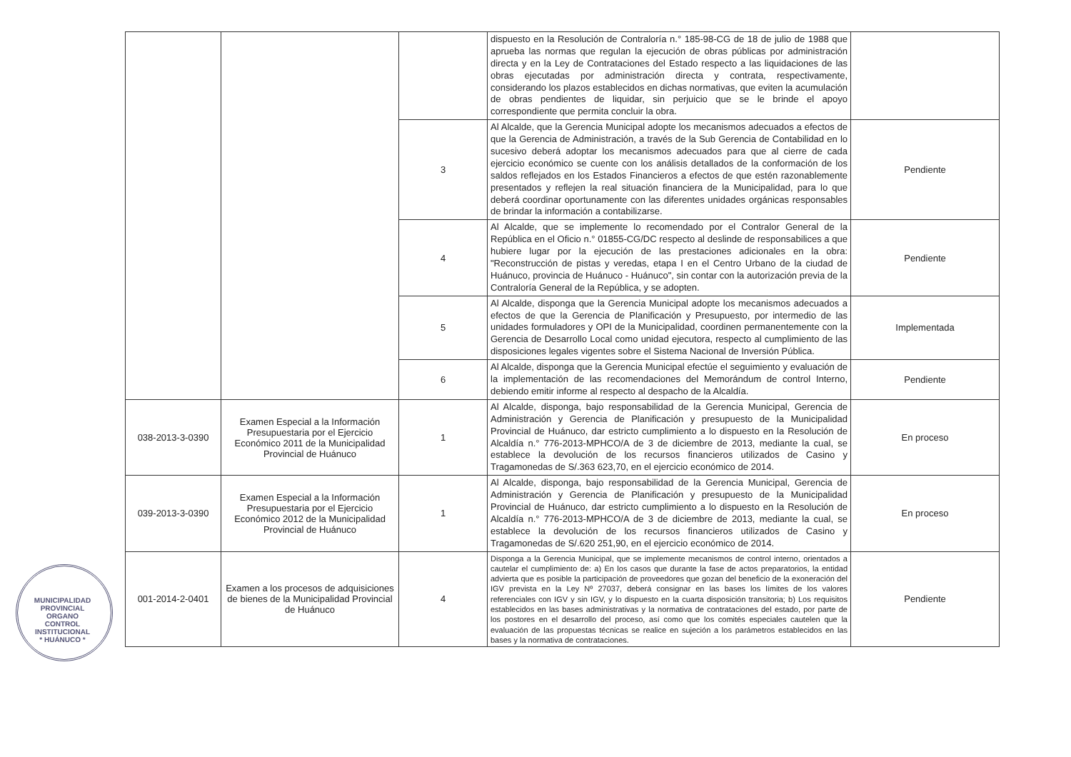| | | | dispuesto en la Resolución de Contraloría n.° 185-98-CG de 18 de julio de 1988 que aprueba las normas que regulan la ejecución de obras públicas por administración directa y en la Ley de Contrataciones del Estado respecto a las liquidaciones de las obras ejecutadas por administración directa y contrata, respectivamente, considerando los plazos establecidos en dichas normativas, que eviten la acumulación de obras pendientes de liquidar, sin perjuicio que se le brinde el apoyo correspondiente que permita concluir la obra. | |
| | | 3 | Al Alcalde, que la Gerencia Municipal adopte los mecanismos adecuados a efectos de que la Gerencia de Administración, a través de la Sub Gerencia de Contabilidad en lo sucesivo deberá adoptar los mecanismos adecuados para que al cierre de cada ejercicio económico se cuente con los análisis detallados de la conformación de los saldos reflejados en los Estados Financieros a efectos de que estén razonablemente presentados y reflejen la real situación financiera de la Municipalidad, para lo que deberá coordinar oportunamente con las diferentes unidades orgánicas responsables de brindar la información a contabilizarse. | Pendiente |
| | | 4 | Al Alcalde, que se implemente lo recomendado por el Contralor General de la República en el Oficio n.° 01855-CG/DC respecto al deslinde de responsabilices a que hubiere lugar por la ejecución de las prestaciones adicionales en la obra: "Reconstrucción de pistas y veredas, etapa I en el Centro Urbano de la ciudad de Huánuco, provincia de Huánuco - Huánuco", sin contar con la autorización previa de la Contraloría General de la República, y se adopten. | Pendiente |
| | | 5 | Al Alcalde, disponga que la Gerencia Municipal adopte los mecanismos adecuados a efectos de que la Gerencia de Planificación y Presupuesto, por intermedio de las unidades formuladores y OPI de la Municipalidad, coordinen permanentemente con la Gerencia de Desarrollo Local como unidad ejecutora, respecto al cumplimiento de las disposiciones legales vigentes sobre el Sistema Nacional de Inversión Pública. | Implementada |
| | | 6 | Al Alcalde, disponga que la Gerencia Municipal efectúe el seguimiento y evaluación de la implementación de las recomendaciones del Memorándum de control Interno, debiendo emitir informe al respecto al despacho de la Alcaldía. | Pendiente |
| 038-2013-3-0390 | Examen Especial a la Información Presupuestaria por el Ejercicio Económico 2011 de la Municipalidad Provincial de Huánuco | 1 | Al Alcalde, disponga, bajo responsabilidad de la Gerencia Municipal, Gerencia de Administración y Gerencia de Planificación y presupuesto de la Municipalidad Provincial de Huánuco, dar estricto cumplimiento a lo dispuesto en la Resolución de Alcaldía n.° 776-2013-MPHCO/A de 3 de diciembre de 2013, mediante la cual, se establece la devolución de los recursos financieros utilizados de Casino y Tragamonedas de S/.363 623,70, en el ejercicio económico de 2014. | En proceso |
| 039-2013-3-0390 | Examen Especial a la Información Presupuestaria por el Ejercicio Económico 2012 de la Municipalidad Provincial de Huánuco | 1 | Al Alcalde, disponga, bajo responsabilidad de la Gerencia Municipal, Gerencia de Administración y Gerencia de Planificación y presupuesto de la Municipalidad Provincial de Huánuco, dar estricto cumplimiento a lo dispuesto en la Resolución de Alcaldía n.° 776-2013-MPHCO/A de 3 de diciembre de 2013, mediante la cual, se establece la devolución de los recursos financieros utilizados de Casino y Tragamonedas de S/.620 251,90, en el ejercicio económico de 2014. | En proceso |
| 001-2014-2-0401 | Examen a los procesos de adquisiciones de bienes de la Municipalidad Provincial de Huánuco | 4 | Disponga a la Gerencia Municipal, que se implemente mecanismos de control interno, orientados a cautelar el cumplimiento de: a) En los casos que durante la fase de actos preparatorios, la entidad advierta que es posible la participación de proveedores que gozan del beneficio de la exoneración del IGV prevista en la Ley Nº 27037, deberá consignar en las bases los límites de los valores referenciales con IGV y sin IGV, y lo dispuesto en la cuarta disposición transitoria; b) Los requisitos establecidos en las bases administrativas y la normativa de contrataciones del estado, por parte de los postores en el desarrollo del proceso, así como que los comités especiales cautelen que la evaluación de las propuestas técnicas se realice en sujeción a los parámetros establecidos en las bases y la normativa de contrataciones. | Pendiente |
MUNICIPALIDAD PROVINCIAL
ORGANO
CONTROL
INSTITUCIONAL
* HUÁNUCO *